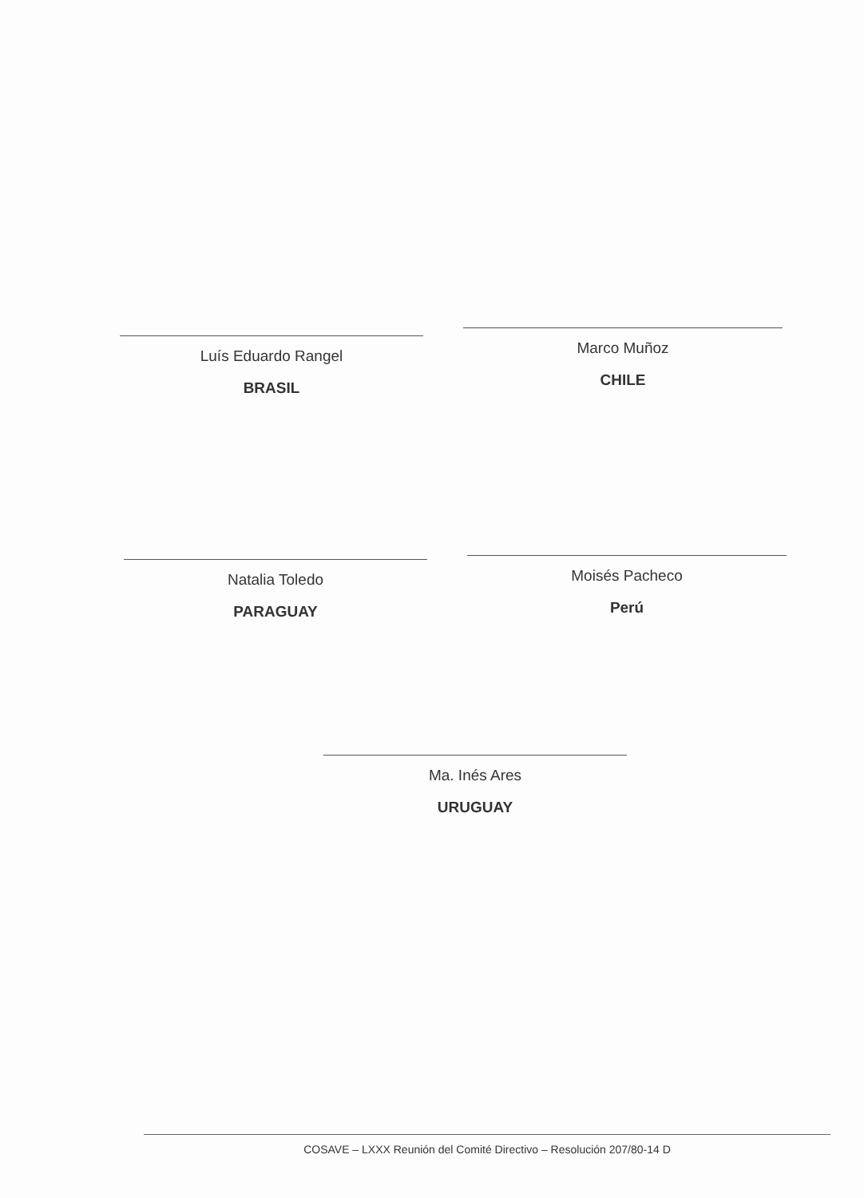Luís Eduardo Rangel
BRASIL
Marco Muñoz
CHILE
Natalia Toledo
PARAGUAY
Moisés Pacheco
Perú
Ma. Inés Ares
URUGUAY
COSAVE – LXXX Reunión del Comité Directivo – Resolución 207/80-14 D